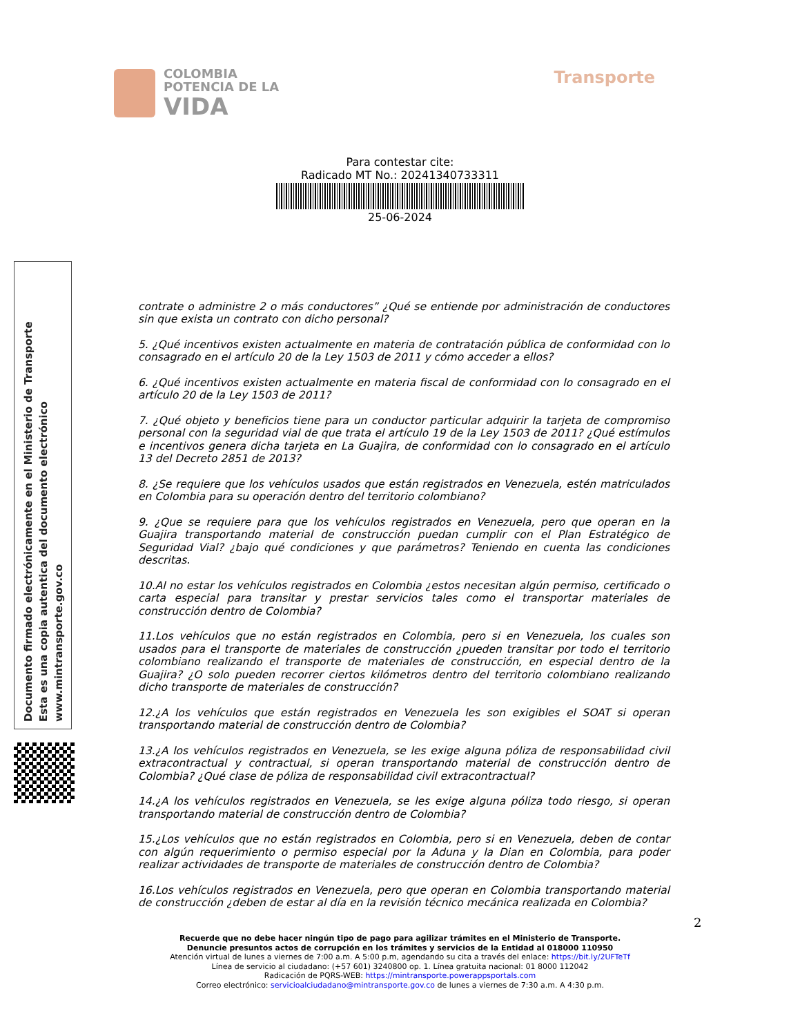COLOMBIA
POTENCIA DE LA
VIDA
Transporte
Para contestar cite:
Radicado MT No.: 20241340733311
25-06-2024
Documento firmado electrónicamente en el Ministerio de Transporte
Esta es una copia autentica del documento electrónico
www.mintransporte.gov.co
contrate o administre 2 o más conductores” ¿Qué se entiende por administración de conductores sin que exista un contrato con dicho personal?
5. ¿Qué incentivos existen actualmente en materia de contratación pública de conformidad con lo consagrado en el artículo 20 de la Ley 1503 de 2011 y cómo acceder a ellos?
6. ¿Qué incentivos existen actualmente en materia fiscal de conformidad con lo consagrado en el artículo 20 de la Ley 1503 de 2011?
7. ¿Qué objeto y beneficios tiene para un conductor particular adquirir la tarjeta de compromiso personal con la seguridad vial de que trata el artículo 19 de la Ley 1503 de 2011? ¿Qué estímulos e incentivos genera dicha tarjeta en La Guajira, de conformidad con lo consagrado en el artículo 13 del Decreto 2851 de 2013?
8. ¿Se requiere que los vehículos usados que están registrados en Venezuela, estén matriculados en Colombia para su operación dentro del territorio colombiano?
9. ¿Que se requiere para que los vehículos registrados en Venezuela, pero que operan en la Guajira transportando material de construcción puedan cumplir con el Plan Estratégico de Seguridad Vial? ¿bajo qué condiciones y que parámetros? Teniendo en cuenta las condiciones descritas.
10.Al no estar los vehículos registrados en Colombia ¿estos necesitan algún permiso, certificado o carta especial para transitar y prestar servicios tales como el transportar materiales de construcción dentro de Colombia?
11.Los vehículos que no están registrados en Colombia, pero si en Venezuela, los cuales son usados para el transporte de materiales de construcción ¿pueden transitar por todo el territorio colombiano realizando el transporte de materiales de construcción, en especial dentro de la Guajira? ¿O solo pueden recorrer ciertos kilómetros dentro del territorio colombiano realizando dicho transporte de materiales de construcción?
12.¿A los vehículos que están registrados en Venezuela les son exigibles el SOAT si operan transportando material de construcción dentro de Colombia?
13.¿A los vehículos registrados en Venezuela, se les exige alguna póliza de responsabilidad civil extracontractual y contractual, si operan transportando material de construcción dentro de Colombia? ¿Qué clase de póliza de responsabilidad civil extracontractual?
14.¿A los vehículos registrados en Venezuela, se les exige alguna póliza todo riesgo, si operan transportando material de construcción dentro de Colombia?
15.¿Los vehículos que no están registrados en Colombia, pero si en Venezuela, deben de contar con algún requerimiento o permiso especial por la Aduna y la Dian en Colombia, para poder realizar actividades de transporte de materiales de construcción dentro de Colombia?
16.Los vehículos registrados en Venezuela, pero que operan en Colombia transportando material de construcción ¿deben de estar al día en la revisión técnico mecánica realizada en Colombia?
2
Recuerde que no debe hacer ningún tipo de pago para agilizar trámites en el Ministerio de Transporte.
Denuncie presuntos actos de corrupción en los trámites y servicios de la Entidad al 018000 110950
Atención virtual de lunes a viernes de 7:00 a.m. A 5:00 p.m, agendando su cita a través del enlace: https://bit.ly/2UFTeTf
Línea de servicio al ciudadano: (+57 601) 3240800 op. 1. Línea gratuita nacional: 01 8000 112042
Radicación de PQRS-WEB: https://mintransporte.powerappsportals.com
Correo electrónico: servicioalciudadano@mintransporte.gov.co de lunes a viernes de 7:30 a.m. A 4:30 p.m.